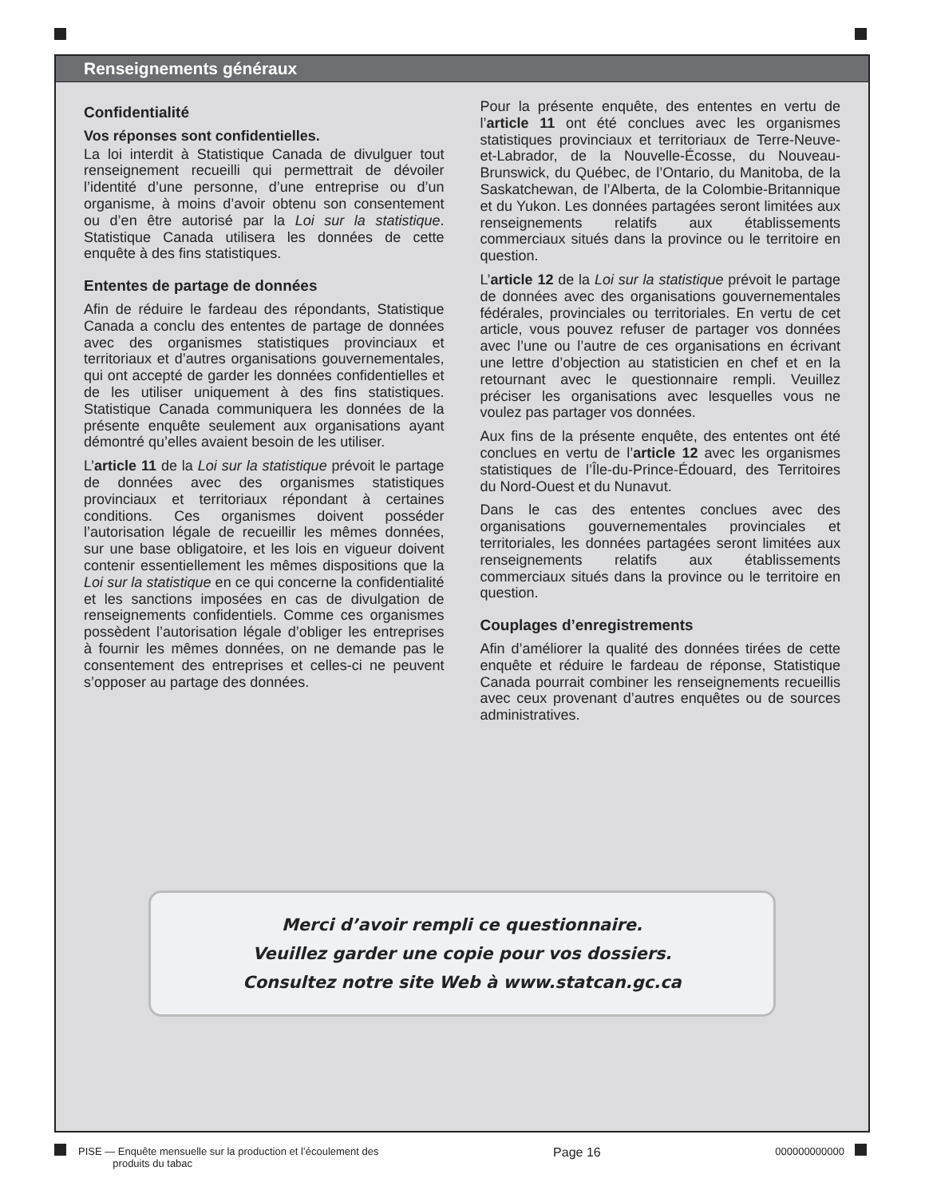Renseignements généraux
Confidentialité
Vos réponses sont confidentielles.
La loi interdit à Statistique Canada de divulguer tout renseignement recueilli qui permettrait de dévoiler l’identité d’une personne, d’une entreprise ou d’un organisme, à moins d’avoir obtenu son consentement ou d’en être autorisé par la Loi sur la statistique. Statistique Canada utilisera les données de cette enquête à des fins statistiques.
Ententes de partage de données
Afin de réduire le fardeau des répondants, Statistique Canada a conclu des ententes de partage de données avec des organismes statistiques provinciaux et territoriaux et d’autres organisations gouvernementales, qui ont accepté de garder les données confidentielles et de les utiliser uniquement à des fins statistiques. Statistique Canada communiquera les données de la présente enquête seulement aux organisations ayant démontré qu’elles avaient besoin de les utiliser.
L’article 11 de la Loi sur la statistique prévoit le partage de données avec des organismes statistiques provinciaux et territoriaux répondant à certaines conditions. Ces organismes doivent posséder l’autorisation légale de recueillir les mêmes données, sur une base obligatoire, et les lois en vigueur doivent contenir essentiellement les mêmes dispositions que la Loi sur la statistique en ce qui concerne la confidentialité et les sanctions imposées en cas de divulgation de renseignements confidentiels. Comme ces organismes possèdent l’autorisation légale d’obliger les entreprises à fournir les mêmes données, on ne demande pas le consentement des entreprises et celles-ci ne peuvent s’opposer au partage des données.
Pour la présente enquête, des ententes en vertu de l’article 11 ont été conclues avec les organismes statistiques provinciaux et territoriaux de Terre-Neuve-et-Labrador, de la Nouvelle-Écosse, du Nouveau-Brunswick, du Québec, de l’Ontario, du Manitoba, de la Saskatchewan, de l’Alberta, de la Colombie-Britannique et du Yukon. Les données partagées seront limitées aux renseignements relatifs aux établissements commerciaux situés dans la province ou le territoire en question.
L’article 12 de la Loi sur la statistique prévoit le partage de données avec des organisations gouvernementales fédérales, provinciales ou territoriales. En vertu de cet article, vous pouvez refuser de partager vos données avec l’une ou l’autre de ces organisations en écrivant une lettre d’objection au statisticien en chef et en la retournant avec le questionnaire rempli. Veuillez préciser les organisations avec lesquelles vous ne voulez pas partager vos données.
Aux fins de la présente enquête, des ententes ont été conclues en vertu de l’article 12 avec les organismes statistiques de l’Île-du-Prince-Édouard, des Territoires du Nord-Ouest et du Nunavut.
Dans le cas des ententes conclues avec des organisations gouvernementales provinciales et territoriales, les données partagées seront limitées aux renseignements relatifs aux établissements commerciaux situés dans la province ou le territoire en question.
Couplages d’enregistrements
Afin d’améliorer la qualité des données tirées de cette enquête et réduire le fardeau de réponse, Statistique Canada pourrait combiner les renseignements recueillis avec ceux provenant d’autres enquêtes ou de sources administratives.
Merci d’avoir rempli ce questionnaire.
Veuillez garder une copie pour vos dossiers.
Consultez notre site Web à www.statcan.gc.ca
PISE — Enquête mensuelle sur la production et l’écoulement des
produits du tabac Page 16 000000000000